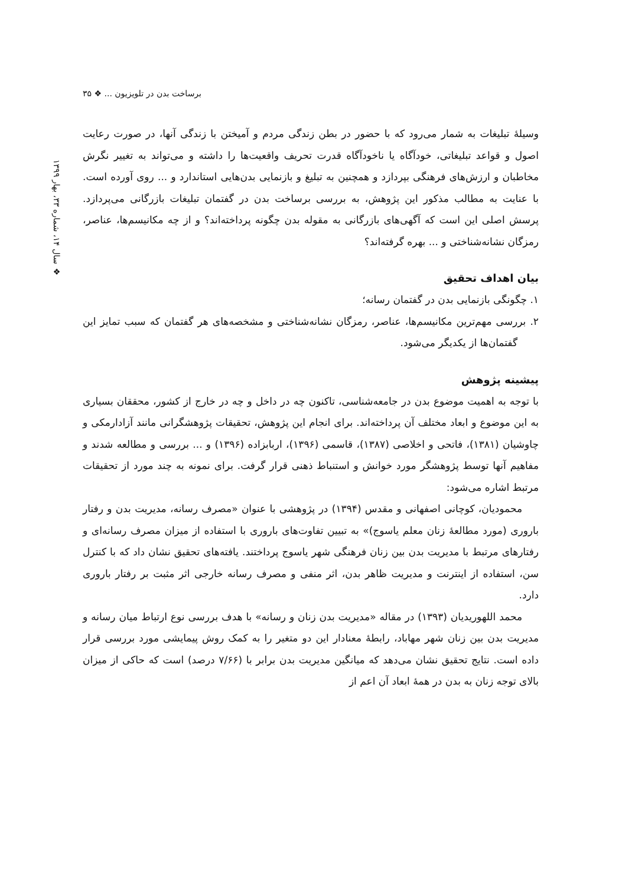برساخت بدن در تلویزیون ... ❖ ۳۵
❖ سال ۱۴، شماره ۳۳، بهار ۱۳۹۹
وسیلهٔ تبلیغات به شمار می‌رود که با حضور در بطن زندگی مردم و آمیختن با زندگی آنها، در صورت رعایت اصول و قواعد تبلیغاتی، خودآگاه یا ناخودآگاه قدرت تحریف واقعیت‌ها را داشته و می‌تواند به تغییر نگرش مخاطبان و ارزش‌های فرهنگی بپردازد و همچنین به تبلیغ و بازنمایی بدن‌هایی استاندارد و ... روی آورده است. با عنایت به مطالب مذکور این پژوهش، به بررسی برساخت بدن در گفتمان تبلیغات بازرگانی می‌پردازد. پرسش اصلی این است که آگهی‌های بازرگانی به مقوله بدن چگونه پرداخته‌اند؟ و از چه مکانیسم‌ها، عناصر، رمزگان نشانه‌شناختی و ... بهره گرفته‌اند؟
بیان اهداف تحقیق
۱. چگونگی بازنمایی بدن در گفتمان رسانه؛
۲. بررسی مهم‌ترین مکانیسم‌ها، عناصر، رمزگان نشانه‌شناختی و مشخصه‌های هر گفتمان که سبب تمایز این گفتمان‌ها از یکدیگر می‌شود.
پیشینه پژوهش
با توجه به اهمیت موضوع بدن در جامعه‌شناسی، تاکنون چه در داخل و چه در خارج از کشور، محققان بسیاری به این موضوع و ابعاد مختلف آن پرداخته‌اند. برای انجام این پژوهش، تحقیقات پژوهشگرانی مانند آزادارمکی و چاوشیان (۱۳۸۱)، فاتحی و اخلاصی (۱۳۸۷)، قاسمی (۱۳۹۶)، اربابزاده (۱۳۹۶) و ... بررسی و مطالعه شدند و مفاهیم آنها توسط پژوهشگر مورد خوانش و استنباط ذهنی قرار گرفت. برای نمونه به چند مورد از تحقیقات مرتبط اشاره می‌شود:
محمودیان، کوچانی اصفهانی و مقدس (۱۳۹۴) در پژوهشی با عنوان «مصرف رسانه، مدیریت بدن و رفتار باروری (مورد مطالعهٔ زنان معلم یاسوج)» به تبیین تفاوت‌های باروری با استفاده از میزان مصرف رسانه‌ای و رفتارهای مرتبط با مدیریت بدن بین زنان فرهنگی شهر یاسوج پرداختند. یافته‌های تحقیق نشان داد که با کنترل سن، استفاده از اینترنت و مدیریت ظاهر بدن، اثر منفی و مصرف رسانه خارجی اثر مثبت بر رفتار باروری دارد.
محمد اللهوریدیان (۱۳۹۳) در مقاله «مدیریت بدن زنان و رسانه» با هدف بررسی نوع ارتباط میان رسانه و مدیریت بدن بین زنان شهر مهاباد، رابطهٔ معنادار این دو متغیر را به کمک روش پیمایشی مورد بررسی قرار داده است. نتایج تحقیق نشان می‌دهد که میانگین مدیریت بدن برابر با (۷/۶۶ درصد) است که حاکی از میزان بالای توجه زنان به بدن در همهٔ ابعاد آن اعم از